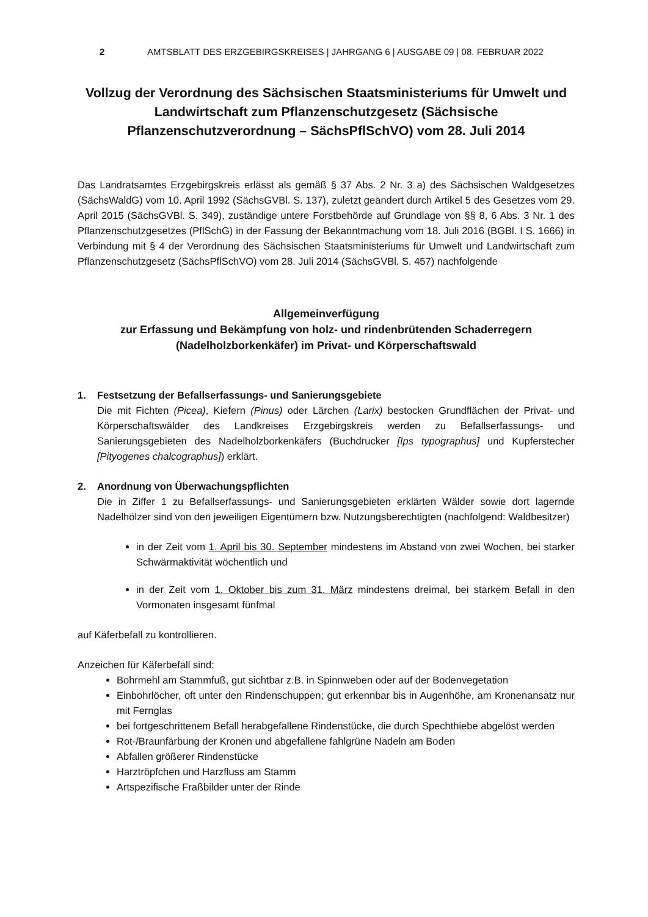2 AMTSBLATT DES ERZGEBIRGSKREISES | JAHRGANG 6 | AUSGABE 09 | 08. FEBRUAR 2022
Vollzug der Verordnung des Sächsischen Staatsministeriums für Umwelt und Landwirtschaft zum Pflanzenschutzgesetz (Sächsische Pflanzenschutzverordnung – SächsPflSchVO) vom 28. Juli 2014
Das Landratsamtes Erzgebirgskreis erlässt als gemäß § 37 Abs. 2 Nr. 3 a) des Sächsischen Waldgesetzes (SächsWaldG) vom 10. April 1992 (SächsGVBl. S. 137), zuletzt geändert durch Artikel 5 des Gesetzes vom 29. April 2015 (SächsGVBl. S. 349), zuständige untere Forstbehörde auf Grundlage von §§ 8, 6 Abs. 3 Nr. 1 des Pflanzenschutzgesetzes (PflSchG) in der Fassung der Bekanntmachung vom 18. Juli 2016 (BGBl. I S. 1666) in Verbindung mit § 4 der Verordnung des Sächsischen Staatsministeriums für Umwelt und Landwirtschaft zum Pflanzenschutzgesetz (SächsPflSchVO) vom 28. Juli 2014 (SächsGVBl. S. 457) nachfolgende
Allgemeinverfügung
zur Erfassung und Bekämpfung von holz- und rindenbrütenden Schaderregern (Nadelholzborkenkäfer) im Privat- und Körperschaftswald
1. Festsetzung der Befallserfassungs- und Sanierungsgebiete
Die mit Fichten (Picea), Kiefern (Pinus) oder Lärchen (Larix) bestocken Grundflächen der Privat- und Körperschaftswälder des Landkreises Erzgebirgskreis werden zu Befallserfassungs- und Sanierungsgebieten des Nadelholzborkenkäfers (Buchdrucker [Ips typographus] und Kupferstecher [Pityogenes chalcographus]) erklärt.
2. Anordnung von Überwachungspflichten
Die in Ziffer 1 zu Befallserfassungs- und Sanierungsgebieten erklärten Wälder sowie dort lagernde Nadelhölzer sind von den jeweiligen Eigentümern bzw. Nutzungsberechtigten (nachfolgend: Waldbesitzer)
in der Zeit vom 1. April bis 30. September mindestens im Abstand von zwei Wochen, bei starker Schwärmaktivität wöchentlich und
in der Zeit vom 1. Oktober bis zum 31. März mindestens dreimal, bei starkem Befall in den Vormonaten insgesamt fünfmal
auf Käferbefall zu kontrollieren.
Anzeichen für Käferbefall sind:
Bohrmehl am Stammfuß, gut sichtbar z.B. in Spinnweben oder auf der Bodenvegetation
Einbohrlöcher, oft unter den Rindenschuppen; gut erkennbar bis in Augenhöhe, am Kronenansatz nur mit Fernglas
bei fortgeschrittenem Befall herabgefallene Rindenstücke, die durch Spechthiebe abgelöst werden
Rot-/Braunfärbung der Kronen und abgefallene fahlgrüne Nadeln am Boden
Abfallen größerer Rindenstücke
Harztröpfchen und Harzfluss am Stamm
Artspezifische Fraßbilder unter der Rinde